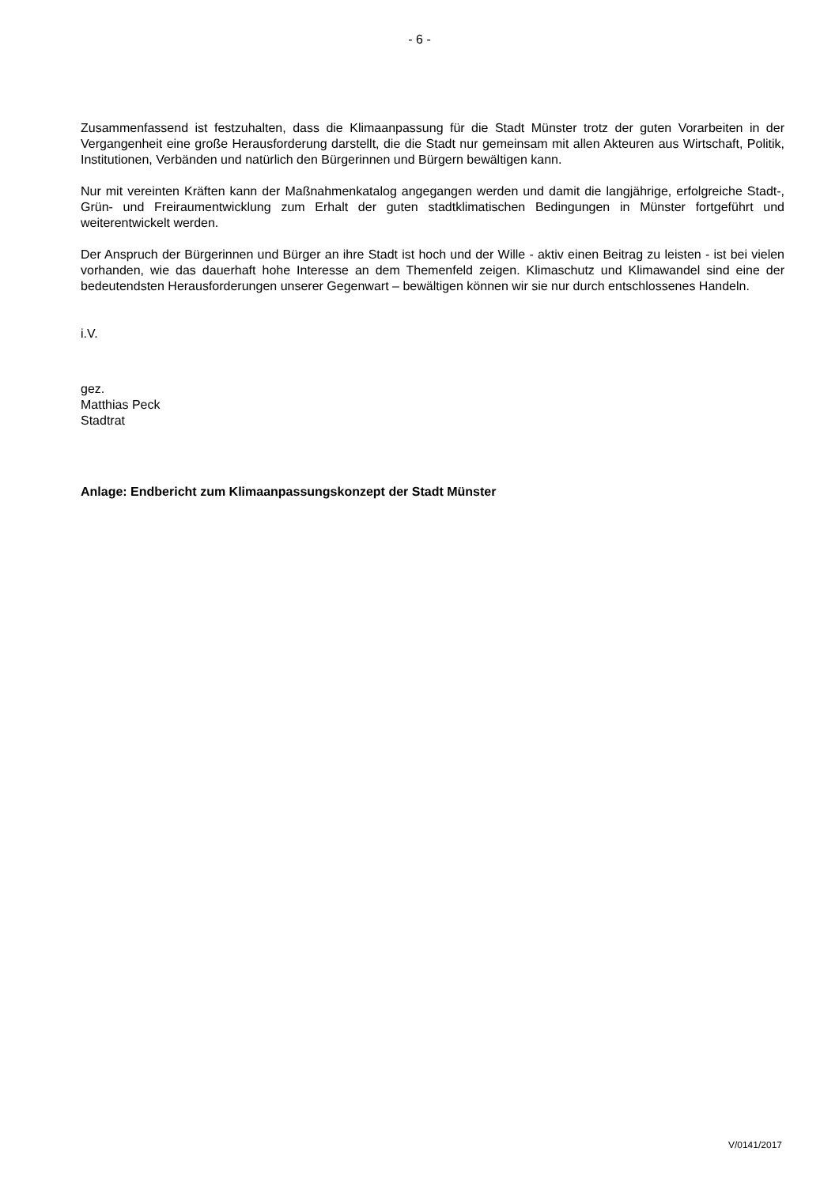- 6 -
Zusammenfassend ist festzuhalten, dass die Klimaanpassung für die Stadt Münster trotz der guten Vorarbeiten in der Vergangenheit eine große Herausforderung darstellt, die die Stadt nur gemeinsam mit allen Akteuren aus Wirtschaft, Politik, Institutionen, Verbänden und natürlich den Bürgerinnen und Bürgern bewältigen kann.
Nur mit vereinten Kräften kann der Maßnahmenkatalog angegangen werden und damit die langjährige, erfolgreiche Stadt-, Grün- und Freiraumentwicklung zum Erhalt der guten stadtklimatischen Bedingungen in Münster fortgeführt und weiterentwickelt werden.
Der Anspruch der Bürgerinnen und Bürger an ihre Stadt ist hoch und der Wille - aktiv einen Beitrag zu leisten - ist bei vielen vorhanden, wie das dauerhaft hohe Interesse an dem Themenfeld zeigen. Klimaschutz und Klimawandel sind eine der bedeutendsten Herausforderungen unserer Gegenwart – bewältigen können wir sie nur durch entschlossenes Handeln.
i.V.
gez.
Matthias Peck
Stadtrat
Anlage: Endbericht zum Klimaanpassungskonzept der Stadt Münster
V/0141/2017